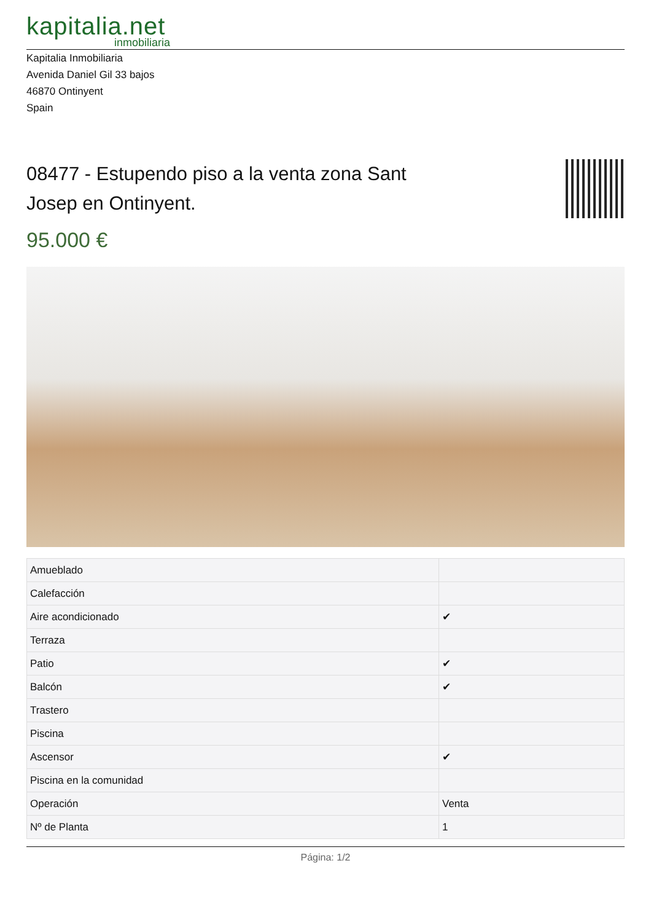kapitalia.net
inmobiliaria
Kapitalia Inmobiliaria
Avenida Daniel Gil 33 bajos
46870 Ontinyent
Spain
08477 - Estupendo piso a la venta zona Sant Josep en Ontinyent.
95.000 €
| Amueblado | |
| Calefacción | |
| Aire acondicionado | ✔ |
| Terraza | |
| Patio | ✔ |
| Balcón | ✔ |
| Trastero | |
| Piscina | |
| Ascensor | ✔ |
| Piscina en la comunidad | |
| Operación | Venta |
| Nº de Planta | 1 |
Página: 1/2